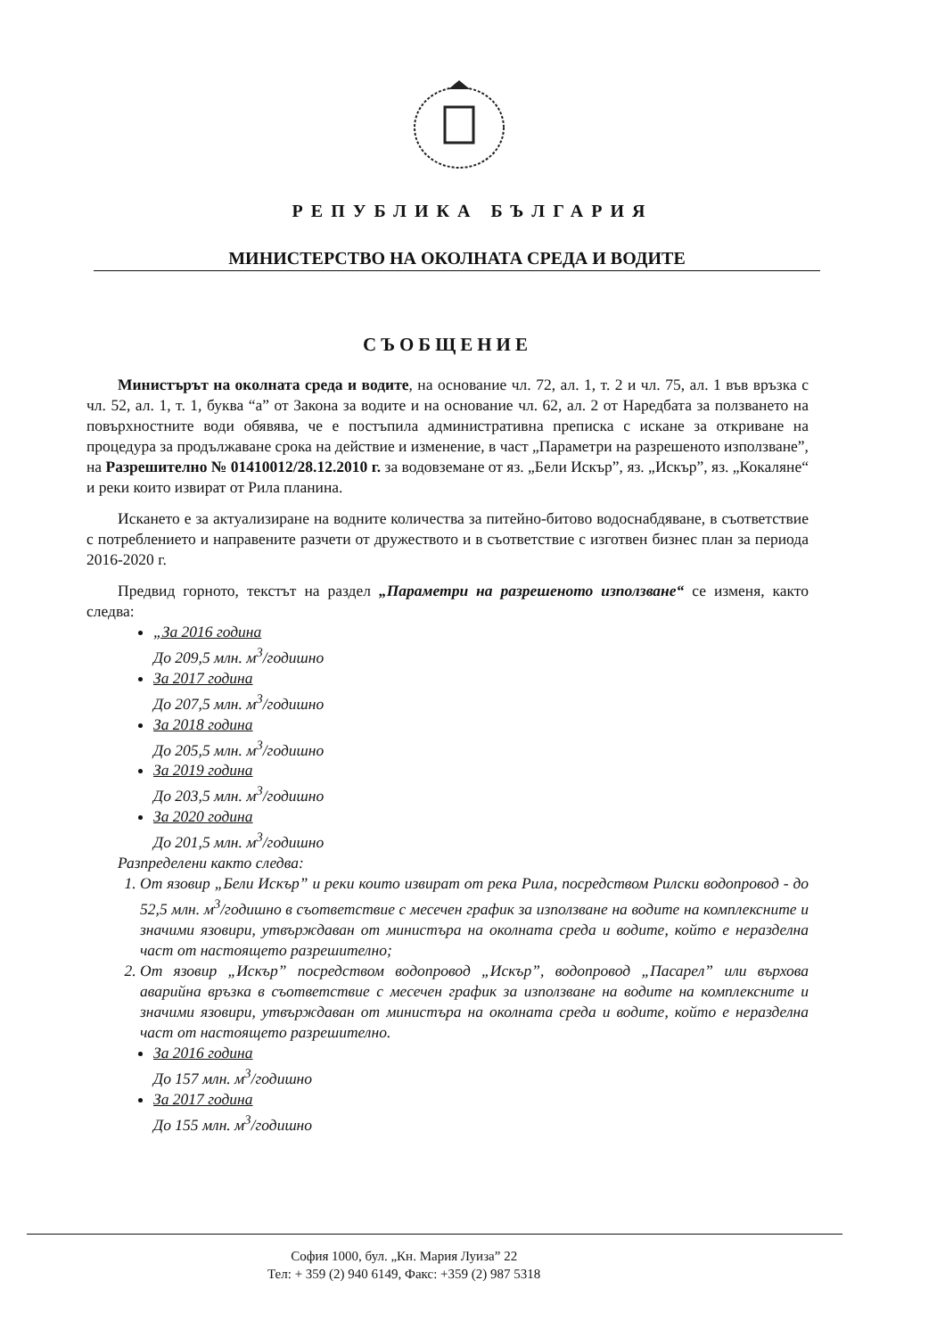РЕПУБЛИКА БЪЛГАРИЯ
МИНИСТЕРСТВО НА ОКОЛНАТА СРЕДА И ВОДИТЕ
СЪОБЩЕНИЕ
Министърът на околната среда и водите, на основание чл. 72, ал. 1, т. 2 и чл. 75, ал. 1 във връзка с чл. 52, ал. 1, т. 1, буква “а” от Закона за водите и на основание чл. 62, ал. 2 от Наредбата за ползването на повърхностните води обявява, че е постъпила административна преписка с искане за откриване на процедура за продължаване срока на действие и изменение, в част „Параметри на разрешеното използване”, на Разрешително № 01410012/28.12.2010 г. за водовземане от яз. „Бели Искър”, яз. „Искър”, яз. „Кокаляне“ и реки които извират от Рила планина.
Искането е за актуализиране на водните количества за питейно-битово водоснабдяване, в съответствие с потреблението и направените разчети от дружеството и в съответствие с изготвен бизнес план за периода 2016-2020 г.
Предвид горното, текстът на раздел „Параметри на разрешеното използване“ се изменя, както следва:
„За 2016 година
До 209,5 млн. м<sup>3</sup>/годишно
За 2017 година
До 207,5 млн. м<sup>3</sup>/годишно
За 2018 година
До 205,5 млн. м<sup>3</sup>/годишно
За 2019 година
До 203,5 млн. м<sup>3</sup>/годишно
За 2020 година
До 201,5 млн. м<sup>3</sup>/годишно
Разпределени както следва:
1. От язовир „Бели Искър” и реки които извират от река Рила, посредством Рилски водопровод - до 52,5 млн. м<sup>3</sup>/годишно в съответствие с месечен график за използване на водите на комплексните и значими язовири, утвърждаван от министъра на околната среда и водите, който е неразделна част от настоящето разрешително;
2. От язовир „Искър” посредством водопровод „Искър”, водопровод „Пасарел” или върхова аварийна връзка в съответствие с месечен график за използване на водите на комплексните и значими язовири, утвърждаван от министъра на околната среда и водите, който е неразделна част от настоящето разрешително.
За 2016 година
До 157 млн. м<sup>3</sup>/годишно
За 2017 година
До 155 млн. м<sup>3</sup>/годишно
София 1000, бул. „Кн. Мария Луиза” 22
Тел: + 359 (2) 940 6149, Факс: +359 (2) 987 5318